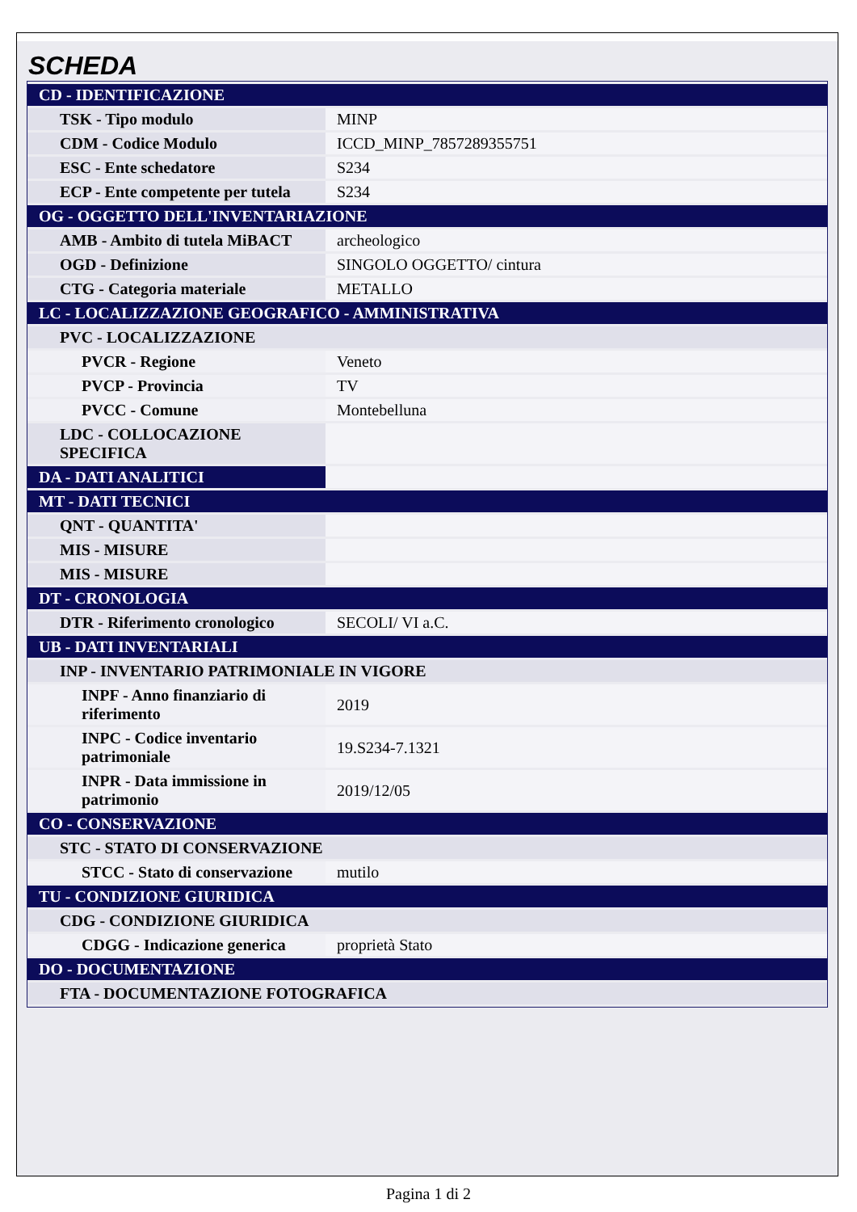SCHEDA
| CD - IDENTIFICAZIONE | |
| TSK - Tipo modulo | MINP |
| CDM - Codice Modulo | ICCD_MINP_7857289355751 |
| ESC - Ente schedatore | S234 |
| ECP - Ente competente per tutela | S234 |
| OG - OGGETTO DELL'INVENTARIAZIONE | |
| AMB - Ambito di tutela MiBACT | archeologico |
| OGD - Definizione | SINGOLO OGGETTO/ cintura |
| CTG - Categoria materiale | METALLO |
| LC - LOCALIZZAZIONE GEOGRAFICO - AMMINISTRATIVA | |
| PVC - LOCALIZZAZIONE | |
| PVCR - Regione | Veneto |
| PVCP - Provincia | TV |
| PVCC - Comune | Montebelluna |
| LDC - COLLOCAZIONE SPECIFICA | |
| DA - DATI ANALITICI | |
| MT - DATI TECNICI | |
| QNT - QUANTITA' | |
| MIS - MISURE | |
| MIS - MISURE | |
| DT - CRONOLOGIA | |
| DTR - Riferimento cronologico | SECOLI/ VI a.C. |
| UB - DATI INVENTARIALI | |
| INP - INVENTARIO PATRIMONIALE IN VIGORE | |
| INPF - Anno finanziario di riferimento | 2019 |
| INPC - Codice inventario patrimoniale | 19.S234-7.1321 |
| INPR - Data immissione in patrimonio | 2019/12/05 |
| CO - CONSERVAZIONE | |
| STC - STATO DI CONSERVAZIONE | |
| STCC - Stato di conservazione | mutilo |
| TU - CONDIZIONE GIURIDICA | |
| CDG - CONDIZIONE GIURIDICA | |
| CDGG - Indicazione generica | proprietà Stato |
| DO - DOCUMENTAZIONE | |
| FTA - DOCUMENTAZIONE FOTOGRAFICA | |
Pagina 1 di 2